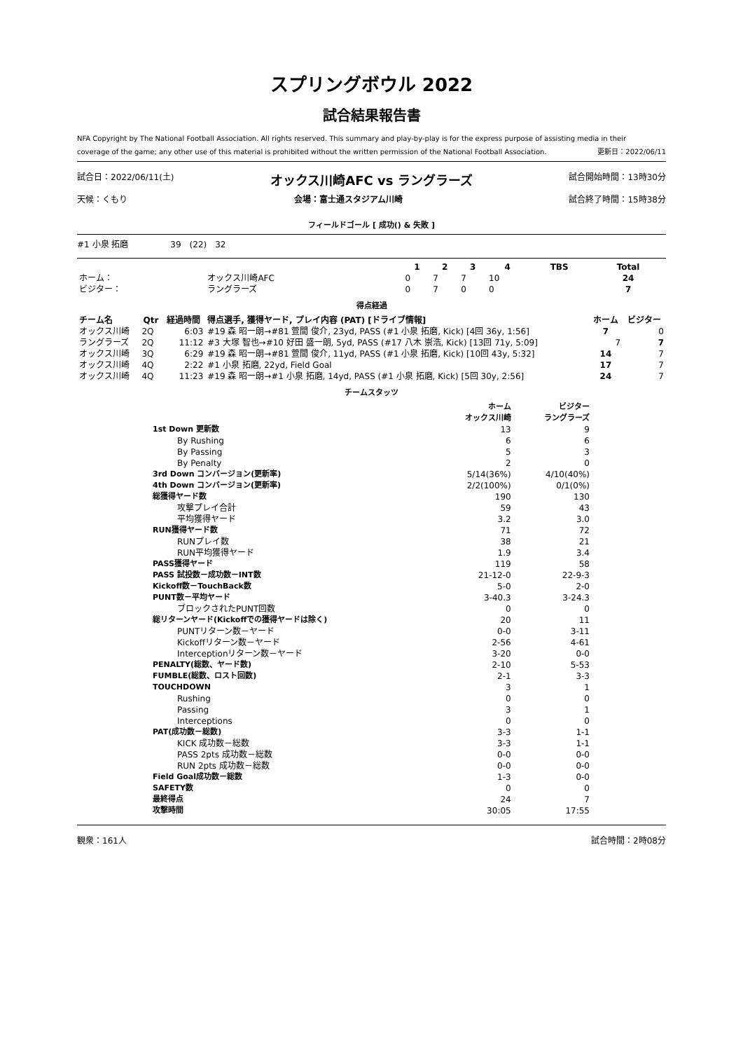スプリングボウル 2022
試合結果報告書
NFA Copyright by The National Football Association. All rights reserved. This summary and play-by-play is for the express purpose of assisting media in their
coverage of the game; any other use of this material is prohibited without the written permission of the National Football Association. 更新日：2022/06/11
試合日：2022/06/11(土) オックス川崎AFC vs ラングラーズ 試合開始時間：13時30分
天候：くもり 会場：富士通スタジアム川崎 試合終了時間：15時38分
フィールドゴール [ 成功() & 失敗 ]
#1 小泉 拓磨　　　　　39　(22)　32
| | | 1 | 2 | 3 | 4 | TBS | Total |
| --- | --- | --- | --- | --- | --- | --- | --- |
| ホーム： | オックス川崎AFC | 0 | 7 | 7 | 10 | | 24 |
| ビジター： | ラングラーズ | 0 | 7 | 0 | 0 | | 7 |
得点経過
| チーム名 | Qtr | 経過時間 | 得点選手, 獲得ヤード, プレイ内容 (PAT) [ドライブ情報] | ホーム | ビジター |
| --- | --- | --- | --- | --- | --- |
| オックス川崎 | 2Q | 6:03 | #19 森 昭一朗→#81 萱間 俊介, 23yd, PASS (#1 小泉 拓磨, Kick) [4回 36y, 1:56] | 7 | 0 |
| ラングラーズ | 2Q | 11:12 | #3 大塚 智也→#10 好田 盛一朗, 5yd, PASS (#17 八木 崇浩, Kick) [13回 71y, 5:09] | 7 | 7 |
| オックス川崎 | 3Q | 6:29 | #19 森 昭一朗→#81 萱間 俊介, 11yd, PASS (#1 小泉 拓磨, Kick) [10回 43y, 5:32] | 14 | 7 |
| オックス川崎 | 4Q | 2:22 | #1 小泉 拓磨, 22yd, Field Goal | 17 | 7 |
| オックス川崎 | 4Q | 11:23 | #19 森 昭一朗→#1 小泉 拓磨, 14yd, PASS (#1 小泉 拓磨, Kick) [5回 30y, 2:56] | 24 | 7 |
チームスタッツ
| | ホーム オックス川崎 | ビジター ラングラーズ |
| --- | --- | --- |
| 1st Down 更新数 | 13 | 9 |
| By Rushing | 6 | 6 |
| By Passing | 5 | 3 |
| By Penalty | 2 | 0 |
| 3rd Down コンバージョン(更新率) | 5/14(36%) | 4/10(40%) |
| 4th Down コンバージョン(更新率) | 2/2(100%) | 0/1(0%) |
| 総獲得ヤード数 | 190 | 130 |
| 攻撃プレイ合計 | 59 | 43 |
| 平均獲得ヤード | 3.2 | 3.0 |
| RUN獲得ヤード数 | 71 | 72 |
| RUNプレイ数 | 38 | 21 |
| RUN平均獲得ヤード | 1.9 | 3.4 |
| PASS獲得ヤード | 119 | 58 |
| PASS 試投数－成功数－INT数 | 21-12-0 | 22-9-3 |
| Kickoff数－TouchBack数 | 5-0 | 2-0 |
| PUNT数－平均ヤード | 3-40.3 | 3-24.3 |
| ブロックされたPUNT回数 | 0 | 0 |
| 総リターンヤード(Kickoffでの獲得ヤードは除く) | 20 | 11 |
| PUNTリターン数－ヤード | 0-0 | 3-11 |
| Kickoffリターン数－ヤード | 2-56 | 4-61 |
| Interceptionリターン数－ヤード | 3-20 | 0-0 |
| PENALTY(総数、ヤード数) | 2-10 | 5-53 |
| FUMBLE(総数、ロスト回数) | 2-1 | 3-3 |
| TOUCHDOWN | 3 | 1 |
| Rushing | 0 | 0 |
| Passing | 3 | 1 |
| Interceptions | 0 | 0 |
| PAT(成功数－総数) | 3-3 | 1-1 |
| KICK 成功数－総数 | 3-3 | 1-1 |
| PASS 2pts 成功数－総数 | 0-0 | 0-0 |
| RUN 2pts 成功数－総数 | 0-0 | 0-0 |
| Field Goal成功数－総数 | 1-3 | 0-0 |
| SAFETY数 | 0 | 0 |
| 最終得点 | 24 | 7 |
| 攻撃時間 | 30:05 | 17:55 |
観衆：161人 試合時間：2時08分